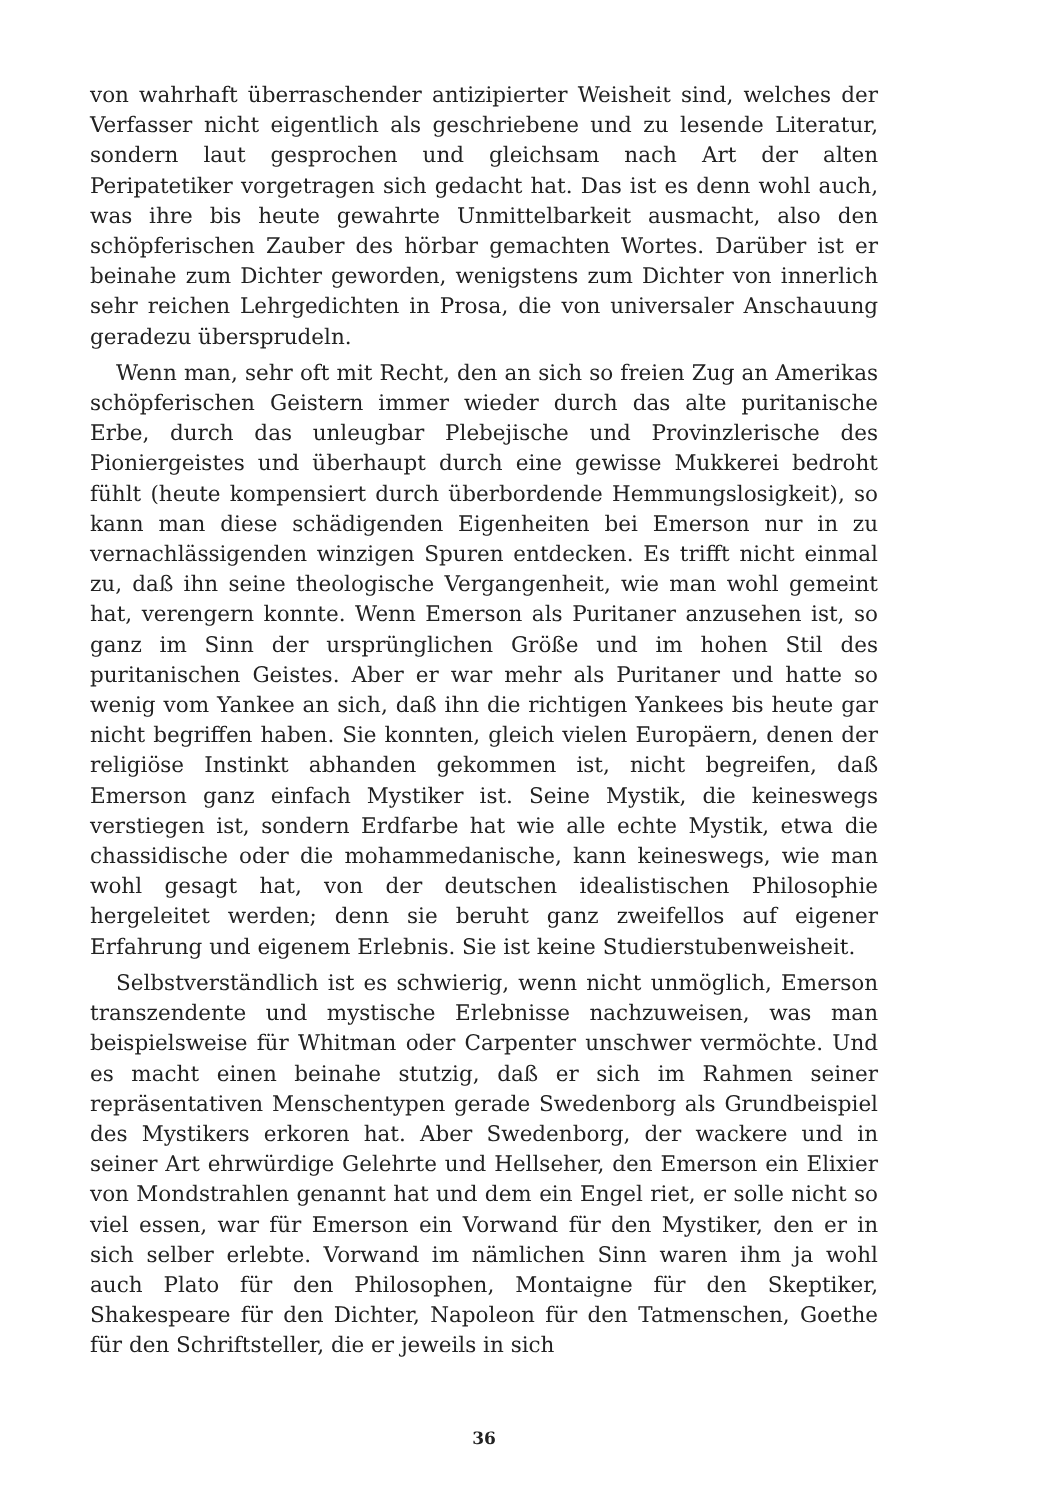von wahrhaft überraschender antizipierter Weisheit sind, welches der Verfasser nicht eigentlich als geschriebene und zu lesende Literatur, sondern laut gesprochen und gleichsam nach Art der alten Peripatetiker vorgetragen sich gedacht hat. Das ist es denn wohl auch, was ihre bis heute gewahrte Unmittelbarkeit ausmacht, also den schöpferischen Zauber des hörbar gemachten Wortes. Darüber ist er beinahe zum Dichter geworden, wenigstens zum Dichter von innerlich sehr reichen Lehrgedichten in Prosa, die von universaler Anschauung geradezu übersprudeln.
Wenn man, sehr oft mit Recht, den an sich so freien Zug an Amerikas schöpferischen Geistern immer wieder durch das alte puritanische Erbe, durch das unleugbar Plebejische und Provinzlerische des Pioniergeistes und überhaupt durch eine gewisse Mukkerei bedroht fühlt (heute kompensiert durch überbordende Hemmungslosigkeit), so kann man diese schädigenden Eigenheiten bei Emerson nur in zu vernachlässigenden winzigen Spuren entdecken. Es trifft nicht einmal zu, daß ihn seine theologische Vergangenheit, wie man wohl gemeint hat, verengern konnte. Wenn Emerson als Puritaner anzusehen ist, so ganz im Sinn der ursprünglichen Größe und im hohen Stil des puritanischen Geistes. Aber er war mehr als Puritaner und hatte so wenig vom Yankee an sich, daß ihn die richtigen Yankees bis heute gar nicht begriffen haben. Sie konnten, gleich vielen Europäern, denen der religiöse Instinkt abhanden gekommen ist, nicht begreifen, daß Emerson ganz einfach Mystiker ist. Seine Mystik, die keineswegs verstiegen ist, sondern Erdfarbe hat wie alle echte Mystik, etwa die chassidische oder die mohammedanische, kann keineswegs, wie man wohl gesagt hat, von der deutschen idealistischen Philosophie hergeleitet werden; denn sie beruht ganz zweifellos auf eigener Erfahrung und eigenem Erlebnis. Sie ist keine Studierstubenweisheit.
Selbstverständlich ist es schwierig, wenn nicht unmöglich, Emerson transzendente und mystische Erlebnisse nachzuweisen, was man beispielsweise für Whitman oder Carpenter unschwer vermöchte. Und es macht einen beinahe stutzig, daß er sich im Rahmen seiner repräsentativen Menschentypen gerade Swedenborg als Grundbeispiel des Mystikers erkoren hat. Aber Swedenborg, der wackere und in seiner Art ehrwürdige Gelehrte und Hellseher, den Emerson ein Elixier von Mondstrahlen genannt hat und dem ein Engel riet, er solle nicht so viel essen, war für Emerson ein Vorwand für den Mystiker, den er in sich selber erlebte. Vorwand im nämlichen Sinn waren ihm ja wohl auch Plato für den Philosophen, Montaigne für den Skeptiker, Shakespeare für den Dichter, Napoleon für den Tatmenschen, Goethe für den Schriftsteller, die er jeweils in sich
36